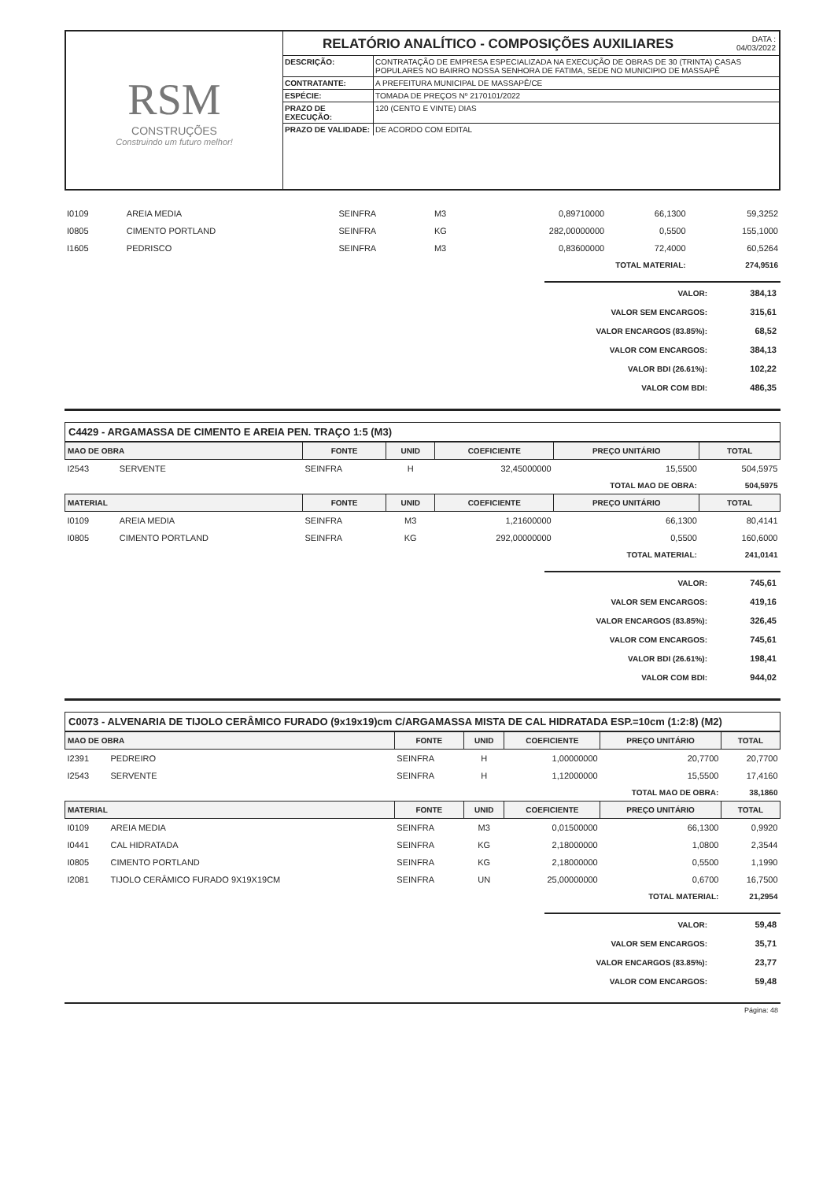RSM
CONSTRUÇÕES
Construindo um futuro melhor!
DATA :
04/03/2022
RELATÓRIO ANALÍTICO - COMPOSIÇÕES AUXILIARES
| DESCRIÇÃO: | CONTRATAÇÃO DE EMPRESA ESPECIALIZADA NA EXECUÇÃO DE OBRAS DE 30 (TRINTA) CASAS POPULARES NO BAIRRO NOSSA SENHORA DE FATIMA, SEDE NO MUNICIPIO DE MASSAPÊ |
| CONTRATANTE: | A PREFEITURA MUNICIPAL DE MASSAPÊ/CE |
| ESPÉCIE: | TOMADA DE PREÇOS Nº 2170101/2022 |
| PRAZO DE EXECUÇÃO: | 120 (CENTO E VINTE) DIAS |
| PRAZO DE VALIDADE: | DE ACORDO COM EDITAL |
| I0109 | AREIA MEDIA | SEINFRA | M3 | 0,89710000 | 66,1300 | 59,3252 |
| I0805 | CIMENTO PORTLAND | SEINFRA | KG | 282,00000000 | 0,5500 | 155,1000 |
| I1605 | PEDRISCO | SEINFRA | M3 | 0,83600000 | 72,4000 | 60,5264 |
| TOTAL MATERIAL: | | | | | | 274,9516 |
| VALOR: | 384,13 |
| VALOR SEM ENCARGOS: | 315,61 |
| VALOR ENCARGOS (83.85%): | 68,52 |
| VALOR COM ENCARGOS: | 384,13 |
| VALOR BDI (26.61%): | 102,22 |
| VALOR COM BDI: | 486,35 |
C4429 - ARGAMASSA DE CIMENTO E AREIA PEN. TRAÇO 1:5 (M3)
| MAO DE OBRA | | FONTE | UNID | COEFICIENTE | PREÇO UNITÁRIO | TOTAL |
| I2543 | SERVENTE | SEINFRA | H | 32,45000000 | 15,5500 | 504,5975 |
| TOTAL MAO DE OBRA: | | | | | | 504,5975 |
| MATERIAL | | FONTE | UNID | COEFICIENTE | PREÇO UNITÁRIO | TOTAL |
| I0109 | AREIA MEDIA | SEINFRA | M3 | 1,21600000 | 66,1300 | 80,4141 |
| I0805 | CIMENTO PORTLAND | SEINFRA | KG | 292,00000000 | 0,5500 | 160,6000 |
| TOTAL MATERIAL: | | | | | | 241,0141 |
| VALOR: | 745,61 |
| VALOR SEM ENCARGOS: | 419,16 |
| VALOR ENCARGOS (83.85%): | 326,45 |
| VALOR COM ENCARGOS: | 745,61 |
| VALOR BDI (26.61%): | 198,41 |
| VALOR COM BDI: | 944,02 |
C0073 - ALVENARIA DE TIJOLO CERÂMICO FURADO (9x19x19)cm C/ARGAMASSA MISTA DE CAL HIDRATADA ESP.=10cm (1:2:8) (M2)
| MAO DE OBRA | | FONTE | UNID | COEFICIENTE | PREÇO UNITÁRIO | TOTAL |
| I2391 | PEDREIRO | SEINFRA | H | 1,00000000 | 20,7700 | 20,7700 |
| I2543 | SERVENTE | SEINFRA | H | 1,12000000 | 15,5500 | 17,4160 |
| TOTAL MAO DE OBRA: | | | | | | 38,1860 |
| MATERIAL | | FONTE | UNID | COEFICIENTE | PREÇO UNITÁRIO | TOTAL |
| I0109 | AREIA MEDIA | SEINFRA | M3 | 0,01500000 | 66,1300 | 0,9920 |
| I0441 | CAL HIDRATADA | SEINFRA | KG | 2,18000000 | 1,0800 | 2,3544 |
| I0805 | CIMENTO PORTLAND | SEINFRA | KG | 2,18000000 | 0,5500 | 1,1990 |
| I2081 | TIJOLO CERÂMICO FURADO 9X19X19CM | SEINFRA | UN | 25,00000000 | 0,6700 | 16,7500 |
| TOTAL MATERIAL: | | | | | | 21,2954 |
| VALOR: | 59,48 |
| VALOR SEM ENCARGOS: | 35,71 |
| VALOR ENCARGOS (83.85%): | 23,77 |
| VALOR COM ENCARGOS: | 59,48 |
Página: 48